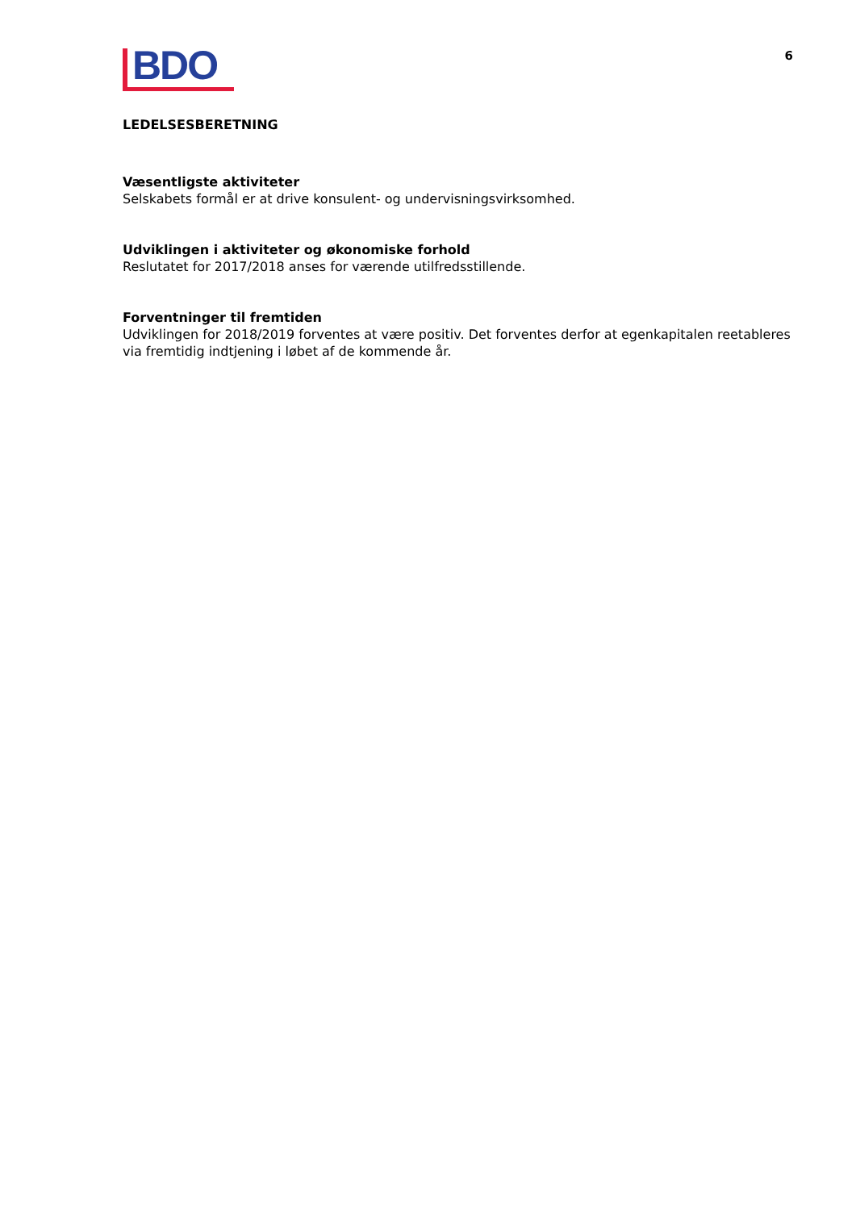BDO
6
LEDELSESBERETNING
Væsentligste aktiviteter
Selskabets formål er at drive konsulent- og undervisningsvirksomhed.
Udviklingen i aktiviteter og økonomiske forhold
Reslutatet for 2017/2018 anses for værende utilfredsstillende.
Forventninger til fremtiden
Udviklingen for 2018/2019 forventes at være positiv. Det forventes derfor at egenkapitalen reetableres via fremtidig indtjening i løbet af de kommende år.